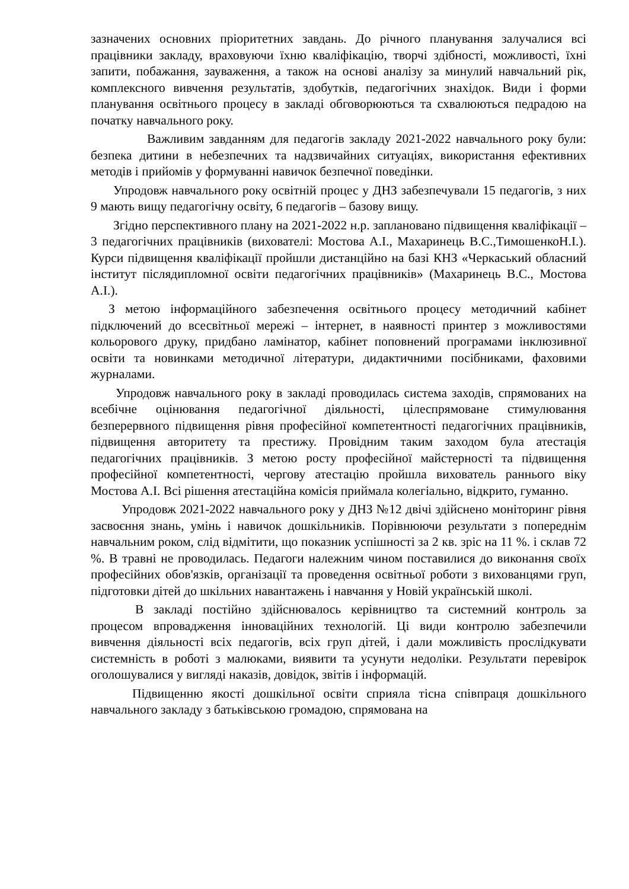зазначених основних пріоритетних завдань. До річного планування залучалися всі працівники закладу, враховуючи їхню кваліфікацію, творчі здібності, можливості, їхні запити, побажання, зауваження, а також на основі аналізу за минулий навчальний рік, комплексного вивчення результатів, здобутків, педагогічних знахідок. Види і форми планування освітнього процесу в закладі обговорюються та схвалюються педрадою на початку навчального року.
Важливим завданням для педагогів закладу 2021-2022 навчального року були: безпека дитини в небезпечних та надзвичайних ситуаціях, використання ефективних методів і прийомів у формуванні навичок безпечної поведінки.
Упродовж навчального року освітній процес у ДНЗ забезпечували 15 педагогів, з них 9 мають вищу педагогічну освіту, 6 педагогів – базову вищу.
Згідно перспективного плану на 2021-2022 н.р. заплановано підвищення кваліфікації – 3 педагогічних працівників (вихователі: Мостова А.І., Махаринець В.С.,ТимошенкоН.І.). Курси підвищення кваліфікації пройшли дистанційно на базі КНЗ «Черкаський обласний інститут післядипломної освіти педагогічних працівників» (Махаринець В.С., Мостова А.І.).
З метою інформаційного забезпечення освітнього процесу методичний кабінет підключений до всесвітньої мережі – інтернет, в наявності принтер з можливостями кольорового друку, придбано ламінатор, кабінет поповнений програмами інклюзивної освіти та новинками методичної літератури, дидактичними посібниками, фаховими журналами.
Упродовж навчального року в закладі проводилась система заходів, спрямованих на всебічне оцінювання педагогічної діяльності, цілеспрямоване стимулювання безперервного підвищення рівня професійної компетентності педагогічних працівників, підвищення авторитету та престижу. Провідним таким заходом була атестація педагогічних працівників. З метою росту професійної майстерності та підвищення професійної компетентності, чергову атестацію пройшла вихователь раннього віку Мостова А.І. Всі рішення атестаційна комісія приймала колегіально, відкрито, гуманно.
Упродовж 2021-2022 навчального року у ДНЗ №12 двічі здійснено моніторинг рівня засвоєння знань, умінь і навичок дошкільників. Порівнюючи результати з попереднім навчальним роком, слід відмітити, що показник успішності за 2 кв. зріс на 11 %. і склав 72 %. В травні не проводилась. Педагоги належним чином поставилися до виконання своїх професійних обов'язків, організації та проведення освітньої роботи з вихованцями груп, підготовки дітей до шкільних навантажень і навчання у Новій українській школі.
В закладі постійно здійснювалось керівництво та системний контроль за процесом впровадження інноваційних технологій. Ці види контролю забезпечили вивчення діяльності всіх педагогів, всіх груп дітей, і дали можливість прослідкувати системність в роботі з малюками, виявити та усунути недоліки. Результати перевірок оголошувалися у вигляді наказів, довідок, звітів і інформацій.
Підвищенню якості дошкільної освіти сприяла тісна співпраця дошкільного навчального закладу з батьківською громадою, спрямована на